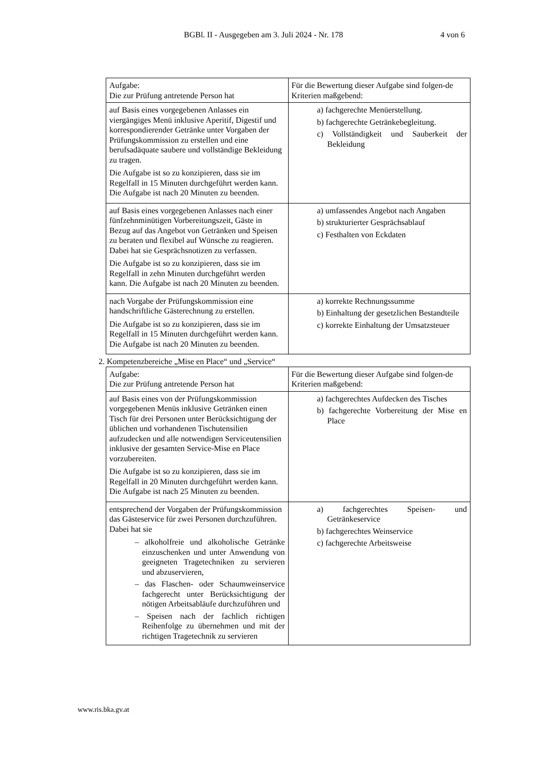BGBl. II - Ausgegeben am 3. Juli 2024 - Nr. 178 4 von 6
| Aufgabe: Die zur Prüfung antretende Person hat | Für die Bewertung dieser Aufgabe sind folgen-de Kriterien maßgebend: |
| auf Basis eines vorgegebenen Anlasses ein viergängiges Menü inklusive Aperitif, Digestif und korrespondierender Getränke unter Vorgaben der Prüfungskommission zu erstellen und eine berufsadäquate saubere und vollständige Bekleidung zu tragen. Die Aufgabe ist so zu konzipieren, dass sie im Regelfall in 15 Minuten durchgeführt werden kann. Die Aufgabe ist nach 20 Minuten zu beenden. | a) fachgerechte Menüerstellung. b) fachgerechte Getränkebegleitung. c) Vollständigkeit und Sauberkeit der Bekleidung |
| auf Basis eines vorgegebenen Anlasses nach einer fünfzehnminütigen Vorbereitungszeit, Gäste in Bezug auf das Angebot von Getränken und Speisen zu beraten und flexibel auf Wünsche zu reagieren. Dabei hat sie Gesprächsnotizen zu verfassen. Die Aufgabe ist so zu konzipieren, dass sie im Regelfall in zehn Minuten durchgeführt werden kann. Die Aufgabe ist nach 20 Minuten zu beenden. | a) umfassendes Angebot nach Angaben b) strukturierter Gesprächsablauf c) Festhalten von Eckdaten |
| nach Vorgabe der Prüfungskommission eine handschriftliche Gästerechnung zu erstellen. Die Aufgabe ist so zu konzipieren, dass sie im Regelfall in 15 Minuten durchgeführt werden kann. Die Aufgabe ist nach 20 Minuten zu beenden. | a) korrekte Rechnungssumme b) Einhaltung der gesetzlichen Bestandteile c) korrekte Einhaltung der Umsatzsteuer |
2. Kompetenzbereiche „Mise en Place“ und „Service“
| Aufgabe: Die zur Prüfung antretende Person hat | Für die Bewertung dieser Aufgabe sind folgen-de Kriterien maßgebend: |
| auf Basis eines von der Prüfungskommission vorgegebenen Menüs inklusive Getränken einen Tisch für drei Personen unter Berücksichtigung der üblichen und vorhandenen Tischutensilien aufzudecken und alle notwendigen Serviceutensilien inklusive der gesamten Service-Mise en Place vorzubereiten. Die Aufgabe ist so zu konzipieren, dass sie im Regelfall in 20 Minuten durchgeführt werden kann. Die Aufgabe ist nach 25 Minuten zu beenden. | a) fachgerechtes Aufdecken des Tisches b) fachgerechte Vorbereitung der Mise en Place |
| entsprechend der Vorgaben der Prüfungskommission das Gästeservice für zwei Personen durchzuführen. Dabei hat sie – alkoholfreie und alkoholische Getränke einzuschenken und unter Anwendung von geeigneten Tragetechniken zu servieren und abzuservieren, – das Flaschen- oder Schaumweinservice fachgerecht unter Berücksichtigung der nötigen Arbeitsabläufe durchzuführen und – Speisen nach der fachlich richtigen Reihenfolge zu übernehmen und mit der richtigen Tragetechnik zu servieren | a) fachgerechtes Speisen- und Getränkeservice b) fachgerechtes Weinservice c) fachgerechte Arbeitsweise |
www.ris.bka.gv.at